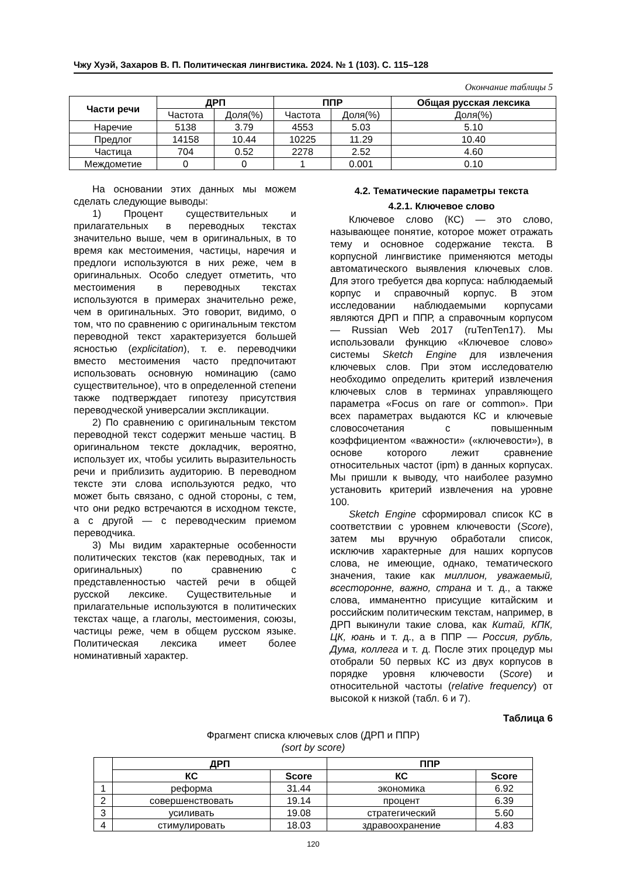Чжу Хуэй, Захаров В. П. Политическая лингвистика. 2024. № 1 (103). С. 115–128
Окончание таблицы 5
| Части речи | ДРП | | ППР | | Общая русская лексика |
| --- | --- | --- | --- | --- | --- |
| | Частота | Доля(%) | Частота | Доля(%) | Доля(%) |
| Наречие | 5138 | 3.79 | 4553 | 5.03 | 5.10 |
| Предлог | 14158 | 10.44 | 10225 | 11.29 | 10.40 |
| Частица | 704 | 0.52 | 2278 | 2.52 | 4.60 |
| Междометие | 0 | 0 | 1 | 0.001 | 0.10 |
На основании этих данных мы можем сделать следующие выводы:
1) Процент существительных и прилагательных в переводных текстах значительно выше, чем в оригинальных, в то время как местоимения, частицы, наречия и предлоги используются в них реже, чем в оригинальных. Особо следует отметить, что местоимения в переводных текстах используются в примерах значительно реже, чем в оригинальных. Это говорит, видимо, о том, что по сравнению с оригинальным текстом переводной текст характеризуется большей ясностью (explicitation), т. е. переводчики вместо местоимения часто предпочитают использовать основную номинацию (само существительное), что в определенной степени также подтверждает гипотезу присутствия переводческой универсалии экспликации.
2) По сравнению с оригинальным текстом переводной текст содержит меньше частиц. В оригинальном тексте докладчик, вероятно, использует их, чтобы усилить выразительность речи и приблизить аудиторию. В переводном тексте эти слова используются редко, что может быть связано, с одной стороны, с тем, что они редко встречаются в исходном тексте, а с другой — с переводческим приемом переводчика.
3) Мы видим характерные особенности политических текстов (как переводных, так и оригинальных) по сравнению с представленностью частей речи в общей русской лексике. Существительные и прилагательные используются в политических текстах чаще, а глаголы, местоимения, союзы, частицы реже, чем в общем русском языке. Политическая лексика имеет более номинативный характер.
4.2. Тематические параметры текста
4.2.1. Ключевое слово
Ключевое слово (КС) — это слово, называющее понятие, которое может отражать тему и основное содержание текста. В корпусной лингвистике применяются методы автоматического выявления ключевых слов. Для этого требуется два корпуса: наблюдаемый корпус и справочный корпус. В этом исследовании наблюдаемыми корпусами являются ДРП и ППР, а справочным корпусом — Russian Web 2017 (ruTenTen17). Мы использовали функцию «Ключевое слово» системы Sketch Engine для извлечения ключевых слов. При этом исследователю необходимо определить критерий извлечения ключевых слов в терминах управляющего параметра «Focus on rare or common». При всех параметрах выдаются КС и ключевые словосочетания с повышенным коэффициентом «важности» («ключевости»), в основе которого лежит сравнение относительных частот (ipm) в данных корпусах. Мы пришли к выводу, что наиболее разумно установить критерий извлечения на уровне 100.
Sketch Engine сформировал список КС в соответствии с уровнем ключевости (Score), затем мы вручную обработали список, исключив характерные для наших корпусов слова, не имеющие, однако, тематического значения, такие как миллион, уважаемый, всесторонне, важно, страна и т. д., а также слова, имманентно присущие китайским и российским политическим текстам, например, в ДРП выкинули такие слова, как Китай, КПК, ЦК, юань и т. д., а в ППР — Россия, рубль, Дума, коллега и т. д. После этих процедур мы отобрали 50 первых КС из двух корпусов в порядке уровня ключевости (Score) и относительной частоты (relative frequency) от высокой к низкой (табл. 6 и 7).
Таблица 6
Фрагмент списка ключевых слов (ДРП и ППР)
(sort by score)
| | ДРП | | ППР | |
| --- | --- | --- | --- | --- |
| | КС | Score | КС | Score |
| 1 | реформа | 31.44 | экономика | 6.92 |
| 2 | совершенствовать | 19.14 | процент | 6.39 |
| 3 | усиливать | 19.08 | стратегический | 5.60 |
| 4 | стимулировать | 18.03 | здравоохранение | 4.83 |
120